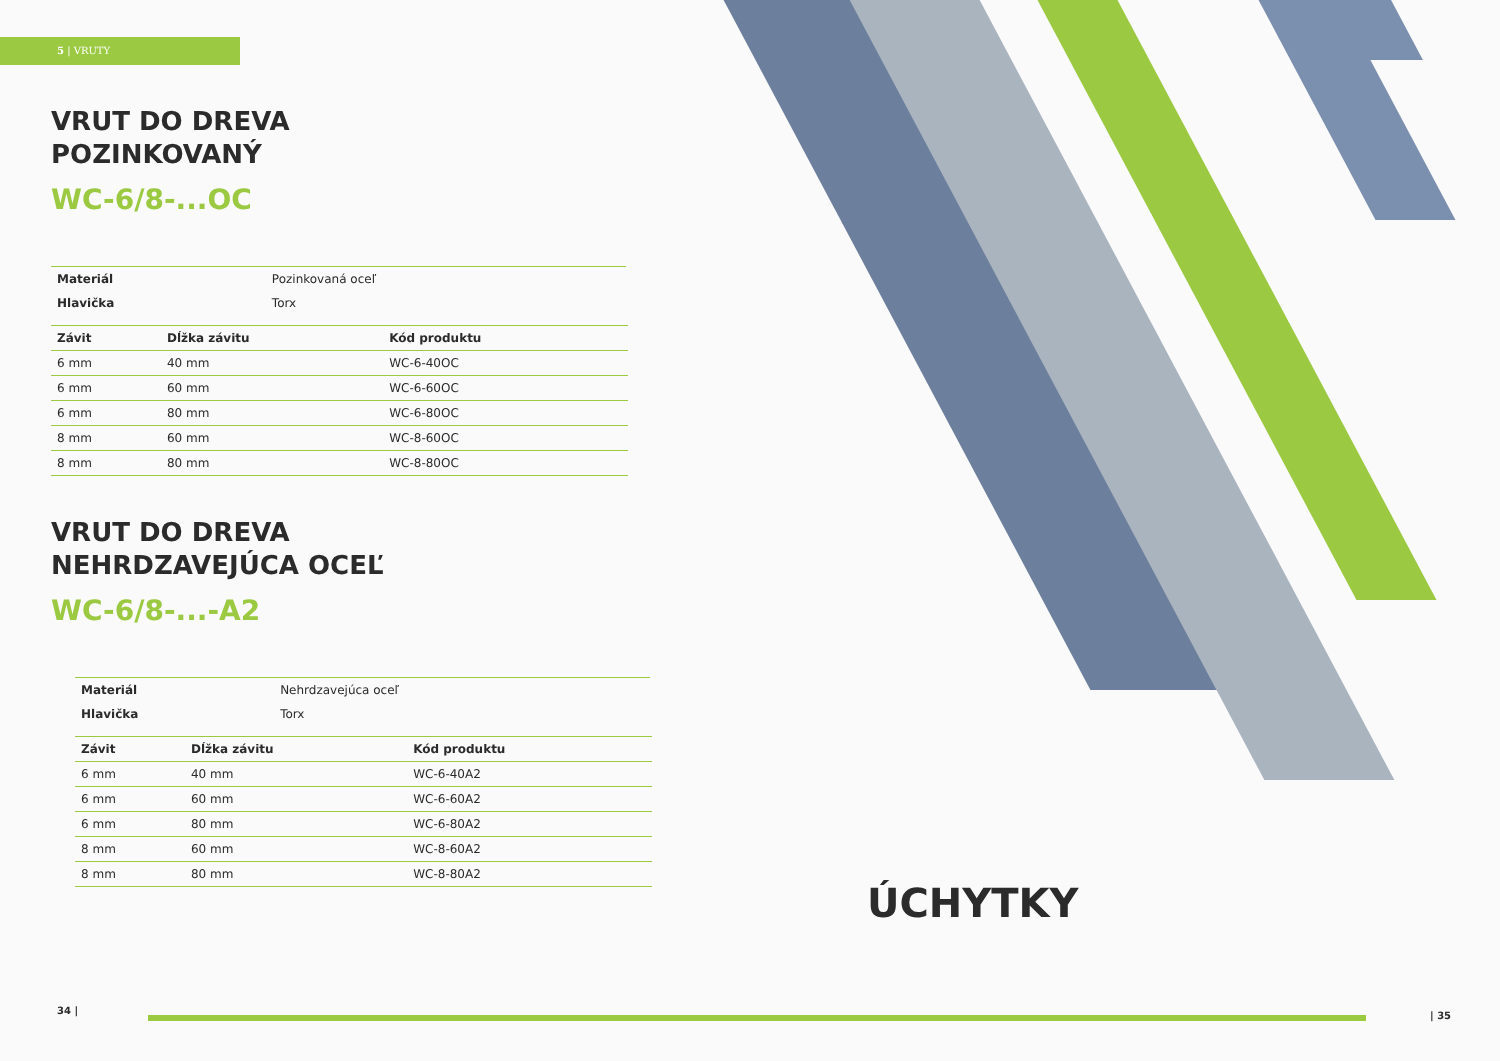5 | VRUTY
VRUT DO DREVA
POZINKOVANÝ
WC-6/8-...OC
| Materiál | Pozinkovaná oceľ |
| Hlavička | Torx |
| Závit | Dĺžka závitu | Kód produktu |
| --- | --- | --- |
| 6 mm | 40 mm | WC-6-40OC |
| 6 mm | 60 mm | WC-6-60OC |
| 6 mm | 80 mm | WC-6-80OC |
| 8 mm | 60 mm | WC-8-60OC |
| 8 mm | 80 mm | WC-8-80OC |
VRUT DO DREVA
NEHRDZAVEJÚCA OCEĽ
WC-6/8-...-A2
| Materiál | Nehrdzavejúca oceľ |
| Hlavička | Torx |
| Závit | Dĺžka závitu | Kód produktu |
| --- | --- | --- |
| 6 mm | 40 mm | WC-6-40A2 |
| 6 mm | 60 mm | WC-6-60A2 |
| 6 mm | 80 mm | WC-6-80A2 |
| 8 mm | 60 mm | WC-8-60A2 |
| 8 mm | 80 mm | WC-8-80A2 |
ÚCHYTKY
34 | | 35